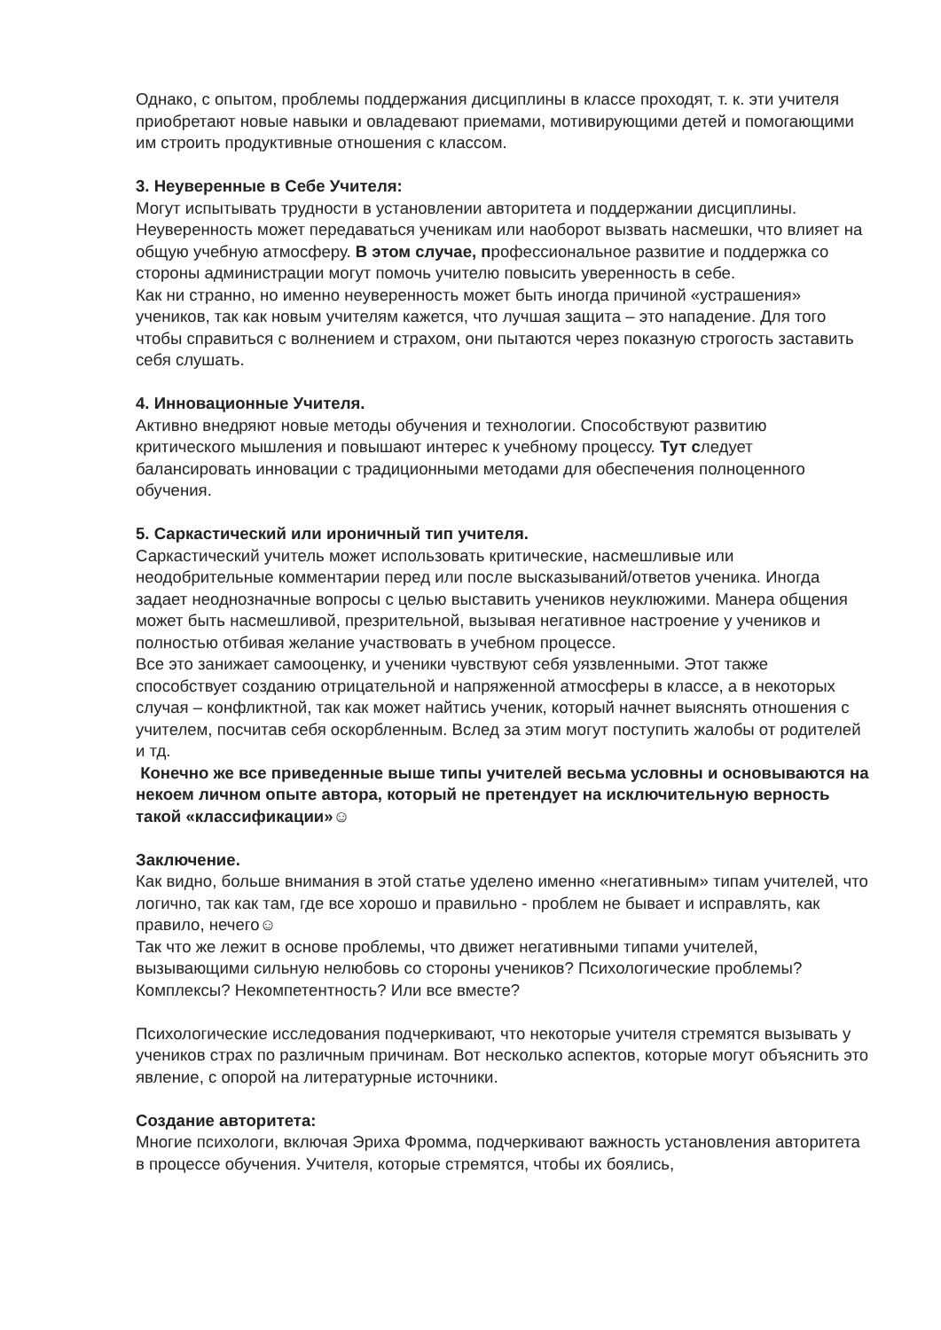Однако, с опытом, проблемы поддержания дисциплины в классе проходят, т. к. эти учителя приобретают новые навыки и овладевают приемами, мотивирующими детей и помогающими им строить продуктивные отношения с классом.
3. Неуверенные в Себе Учителя:
Могут испытывать трудности в установлении авторитета и поддержании дисциплины. Неуверенность может передаваться ученикам или наоборот вызвать насмешки, что влияет на общую учебную атмосферу. В этом случае, профессиональное развитие и поддержка со стороны администрации могут помочь учителю повысить уверенность в себе.
Как ни странно, но именно неуверенность может быть иногда причиной «устрашения» учеников, так как новым учителям кажется, что лучшая защита – это нападение. Для того чтобы справиться с волнением и страхом, они пытаются через показную строгость заставить себя слушать.
4. Инновационные Учителя.
Активно внедряют новые методы обучения и технологии. Способствуют развитию критического мышления и повышают интерес к учебному процессу. Тут следует балансировать инновации с традиционными методами для обеспечения полноценного обучения.
5. Саркастический или ироничный тип учителя.
Саркастический учитель может использовать критические, насмешливые или неодобрительные комментарии перед или после высказываний/ответов ученика. Иногда задает неоднозначные вопросы с целью выставить учеников неуклюжими. Манера общения может быть насмешливой, презрительной, вызывая негативное настроение у учеников и полностью отбивая желание участвовать в учебном процессе.
Все это занижает самооценку, и ученики чувствуют себя уязвленными. Этот также способствует созданию отрицательной и напряженной атмосферы в классе, а в некоторых случая – конфликтной, так как может найтись ученик, который начнет выяснять отношения с учителем, посчитав себя оскорбленным. Вслед за этим могут поступить жалобы от родителей и тд.
Конечно же все приведенные выше типы учителей весьма условны и основываются на некоем личном опыте автора, который не претендует на исключительную верность такой «классификации»☺
Заключение.
Как видно, больше внимания в этой статье уделено именно «негативным» типам учителей, что логично, так как там, где все хорошо и правильно - проблем не бывает и исправлять, как правило, нечего☺
Так что же лежит в основе проблемы, что движет негативными типами учителей, вызывающими сильную нелюбовь со стороны учеников? Психологические проблемы? Комплексы? Некомпетентность? Или все вместе?
Психологические исследования подчеркивают, что некоторые учителя стремятся вызывать у учеников страх по различным причинам. Вот несколько аспектов, которые могут объяснить это явление, с опорой на литературные источники.
Создание авторитета:
Многие психологи, включая Эриха Фромма, подчеркивают важность установления авторитета в процессе обучения. Учителя, которые стремятся, чтобы их боялись,